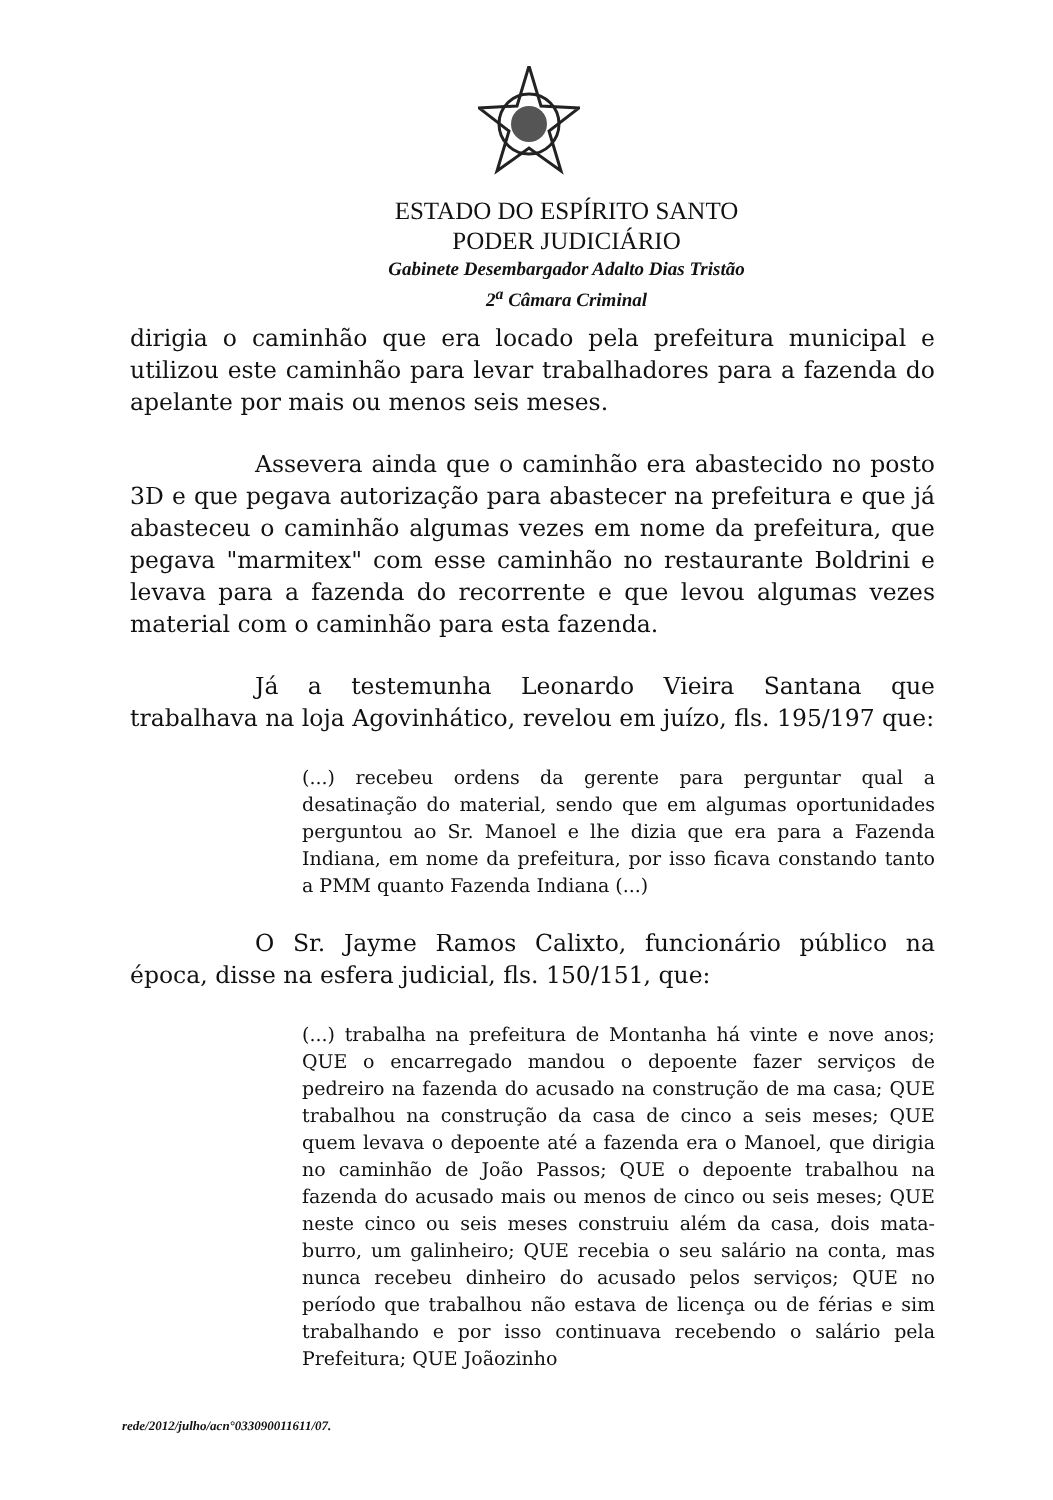ESTADO DO ESPÍRITO SANTO
PODER JUDICIÁRIO
Gabinete Desembargador Adalto Dias Tristão
2<sup>a</sup> Câmara Criminal
dirigia o caminhão que era locado pela prefeitura municipal e utilizou este caminhão para levar trabalhadores para a fazenda do apelante por mais ou menos seis meses.
Assevera ainda que o caminhão era abastecido no posto 3D e que pegava autorização para abastecer na prefeitura e que já abasteceu o caminhão algumas vezes em nome da prefeitura, que pegava "marmitex" com esse caminhão no restaurante Boldrini e levava para a fazenda do recorrente e que levou algumas vezes material com o caminhão para esta fazenda.
Já a testemunha Leonardo Vieira Santana que trabalhava na loja Agovinhático, revelou em juízo, fls. 195/197 que:
(...) recebeu ordens da gerente para perguntar qual a desatinação do material, sendo que em algumas oportunidades perguntou ao Sr. Manoel e lhe dizia que era para a Fazenda Indiana, em nome da prefeitura, por isso ficava constando tanto a PMM quanto Fazenda Indiana (...)
O Sr. Jayme Ramos Calixto, funcionário público na época, disse na esfera judicial, fls. 150/151, que:
(...) trabalha na prefeitura de Montanha há vinte e nove anos; QUE o encarregado mandou o depoente fazer serviços de pedreiro na fazenda do acusado na construção de ma casa; QUE trabalhou na construção da casa de cinco a seis meses; QUE quem levava o depoente até a fazenda era o Manoel, que dirigia no caminhão de João Passos; QUE o depoente trabalhou na fazenda do acusado mais ou menos de cinco ou seis meses; QUE neste cinco ou seis meses construiu além da casa, dois mata-burro, um galinheiro; QUE recebia o seu salário na conta, mas nunca recebeu dinheiro do acusado pelos serviços; QUE no período que trabalhou não estava de licença ou de férias e sim trabalhando e por isso continuava recebendo o salário pela Prefeitura; QUE Joãozinho
rede/2012/julho/acn°033090011611/07.